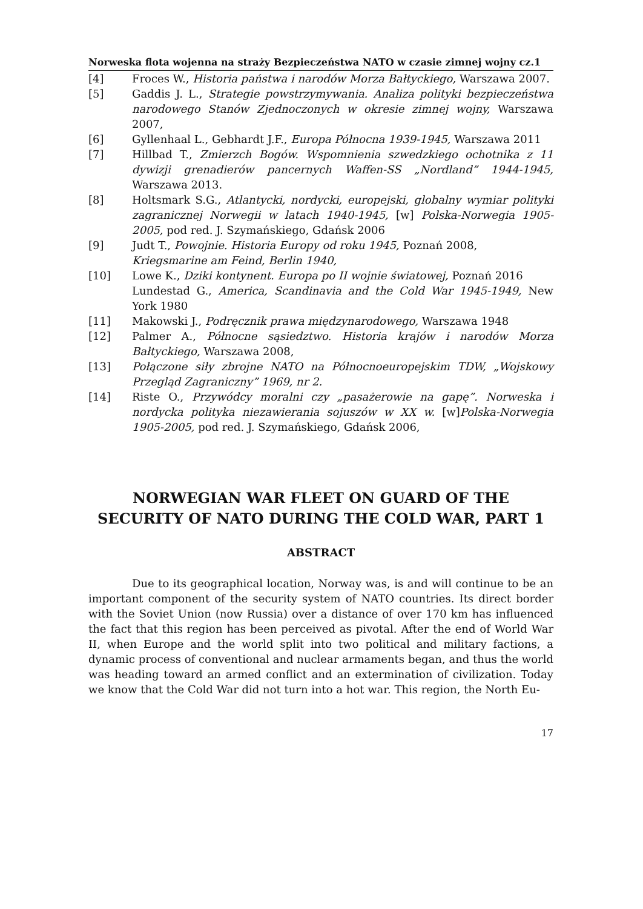Norweska flota wojenna na straży Bezpieczeństwa NATO w czasie zimnej wojny cz.1
[4] Froces W., Historia państwa i narodów Morza Bałtyckiego, Warszawa 2007.
[5] Gaddis J. L., Strategie powstrzymywania. Analiza polityki bezpieczeństwa narodowego Stanów Zjednoczonych w okresie zimnej wojny, Warszawa 2007,
[6] Gyllenhaal L., Gebhardt J.F., Europa Północna 1939-1945, Warszawa 2011
[7] Hillbad T., Zmierzch Bogów. Wspomnienia szwedzkiego ochotnika z 11 dywizji grenadierów pancernych Waffen-SS „Nordland” 1944-1945, Warszawa 2013.
[8] Holtsmark S.G., Atlantycki, nordycki, europejski, globalny wymiar polityki zagranicznej Norwegii w latach 1940-1945, [w] Polska-Norwegia 1905-2005, pod red. J. Szymańskiego, Gdańsk 2006
[9] Judt T., Powojnie. Historia Europy od roku 1945, Poznań 2008,
Kriegsmarine am Feind, Berlin 1940,
[10] Lowe K., Dziki kontynent. Europa po II wojnie światowej, Poznań 2016
Lundestad G., America, Scandinavia and the Cold War 1945-1949, New York 1980
[11] Makowski J., Podręcznik prawa międzynarodowego, Warszawa 1948
[12] Palmer A., Północne sąsiedztwo. Historia krajów i narodów Morza Bałtyckiego, Warszawa 2008,
[13] Połączone siły zbrojne NATO na Północnoeuropejskim TDW, „Wojskowy Przegląd Zagraniczny” 1969, nr 2.
[14] Riste O., Przywódcy moralni czy „pasażerowie na gapę”. Norweska i nordycka polityka niezawierania sojuszów w XX w. [w]Polska-Norwegia 1905-2005, pod red. J. Szymańskiego, Gdańsk 2006,
NORWEGIAN WAR FLEET ON GUARD OF THE SECURITY OF NATO DURING THE COLD WAR, PART 1
ABSTRACT
Due to its geographical location, Norway was, is and will continue to be an important component of the security system of NATO countries. Its direct border with the Soviet Union (now Russia) over a distance of over 170 km has influenced the fact that this region has been perceived as pivotal. After the end of World War II, when Europe and the world split into two political and military factions, a dynamic process of conventional and nuclear armaments began, and thus the world was heading toward an armed conflict and an extermination of civilization. Today we know that the Cold War did not turn into a hot war. This region, the North Eu-
17